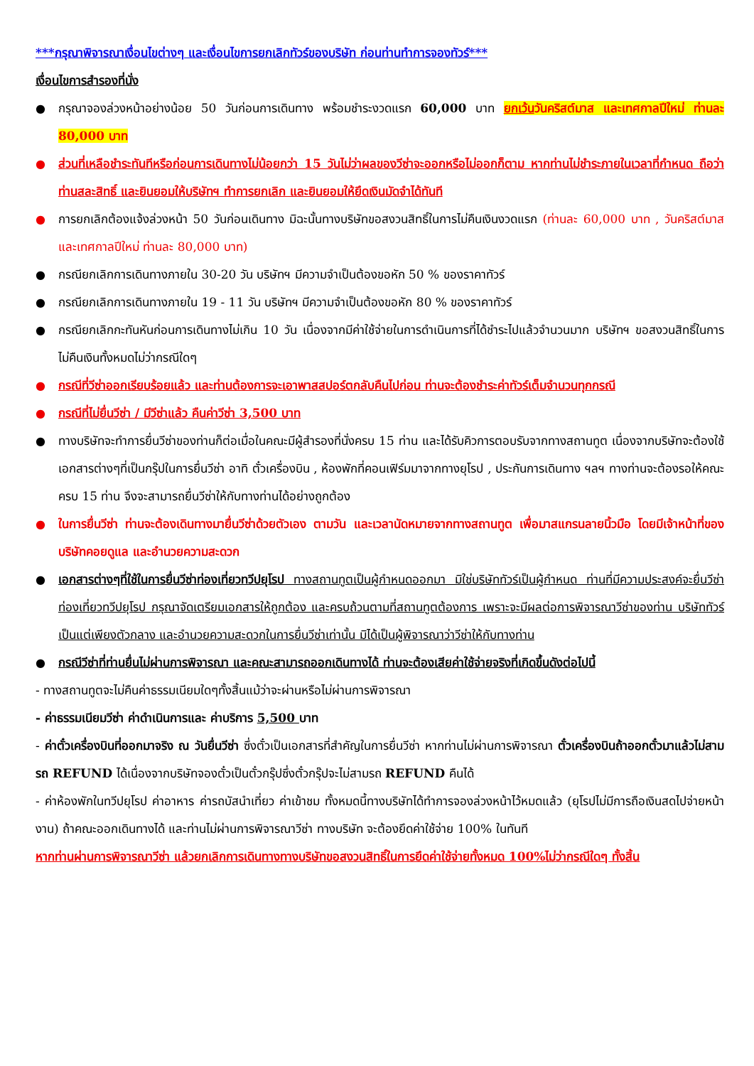***กรุณาพิจารณาเงื่อนไขต่างๆ และเงื่อนไขการยกเลิกทัวร์ของบริษัท ก่อนท่านทำการจองทัวร์***
เงื่อนไขการสำรองที่นั่ง
● กรุณาจองล่วงหน้าอย่างน้อย 50 วันก่อนการเดินทาง พร้อมชำระงวดแรก 60,000 บาท ยกเว้นวันคริสต์มาส และเทศกาลปีใหม่ ท่านละ 80,000 บาท
● ส่วนที่เหลือชำระทันทีหรือก่อนการเดินทางไม่น้อยกว่า 15 วันไม่ว่าผลของวีซ่าจะออกหรือไม่ออกก็ตาม หากท่านไม่ชำระภายในเวลาที่กำหนด ถือว่าท่านสละสิทธิ์ และยินยอมให้บริษัทฯ ทำการยกเลิก และยินยอมให้ยึดเงินมัดจำได้ทันที
● การยกเลิกต้องแจ้งล่วงหน้า 50 วันก่อนเดินทาง มิฉะนั้นทางบริษัทขอสงวนสิทธิ์ในการไม่คืนเงินงวดแรก (ท่านละ 60,000 บาท , วันคริสต์มาส และเทศกาลปีใหม่ ท่านละ 80,000 บาท)
● กรณียกเลิกการเดินทางภายใน 30-20 วัน บริษัทฯ มีความจำเป็นต้องขอหัก 50 % ของราคาทัวร์
● กรณียกเลิกการเดินทางภายใน 19 - 11 วัน บริษัทฯ มีความจำเป็นต้องขอหัก 80 % ของราคาทัวร์
● กรณียกเลิกกะทันหันก่อนการเดินทางไม่เกิน 10 วัน เนื่องจากมีค่าใช้จ่ายในการดำเนินการที่ได้ชำระไปแล้วจำนวนมาก บริษัทฯ ขอสงวนสิทธิ์ในการไม่คืนเงินทั้งหมดไม่ว่ากรณีใดๆ
● กรณีที่วีซ่าออกเรียบร้อยแล้ว และท่านต้องการจะเอาพาสสปอร์ตกลับคืนไปก่อน ท่านจะต้องชำระค่าทัวร์เต็มจำนวนทุกกรณี
● กรณีที่ไม่ยื่นวีซ่า / มีวีซ่าแล้ว คืนค่าวีซ่า 3,500 บาท
● ทางบริษัทจะทำการยื่นวีซ่าของท่านก็ต่อเมื่อในคณะมีผู้สำรองที่นั่งครบ 15 ท่าน และได้รับคิวการตอบรับจากทางสถานทูต เนื่องจากบริษัทจะต้องใช้เอกสารต่างๆที่เป็นกรุ๊ปในการยื่นวีซ่า อาทิ ตั๋วเครื่องบิน , ห้องพักที่คอนเฟิร์มมาจากทางยุโรป , ประกันการเดินทาง ฯลฯ ทางท่านจะต้องรอให้คณะครบ 15 ท่าน จึงจะสามารถยื่นวีซ่าให้กับทางท่านได้อย่างถูกต้อง
● ในการยื่นวีซ่า ท่านจะต้องเดินทางมายื่นวีซ่าด้วยตัวเอง ตามวัน และเวลานัดหมายจากทางสถานทูต เพื่อมาสแกรนลายนิ้วมือ โดยมีเจ้าหน้าที่ของบริษัทคอยดูแล และอำนวยความสะดวก
● เอกสารต่างๆที่ใช้ในการยื่นวีซ่าท่องเที่ยวทวีปยุโรป ทางสถานทูตเป็นผู้กำหนดออกมา มิใช่บริษัททัวร์เป็นผู้กำหนด ท่านที่มีความประสงค์จะยื่นวีซ่าท่องเที่ยวทวีปยุโรป กรุณาจัดเตรียมเอกสารให้ถูกต้อง และครบถ้วนตามที่สถานทูตต้องการ เพราะจะมีผลต่อการพิจารณาวีซ่าของท่าน บริษัททัวร์เป็นแต่เพียงตัวกลาง และอำนวยความสะดวกในการยื่นวีซ่าเท่านั้น มิได้เป็นผู้พิจารณาว่าวีซ่าให้กับทางท่าน
● กรณีวีซ่าที่ท่านยื่นไม่ผ่านการพิจารณา และคณะสามารถออกเดินทางได้ ท่านจะต้องเสียค่าใช้จ่ายจริงที่เกิดขึ้นดังต่อไปนี้
- ทางสถานทูตจะไม่คืนค่าธรรมเนียมใดๆทั้งสิ้นแม้ว่าจะผ่านหรือไม่ผ่านการพิจารณา
- ค่าธรรมเนียมวีซ่า ค่าดำเนินการและ ค่าบริการ 5,500 บาท
- ค่าตั๋วเครื่องบินที่ออกมาจริง ณ วันยื่นวีซ่า ซึ่งตั๋วเป็นเอกสารที่สำคัญในการยื่นวีซ่า หากท่านไม่ผ่านการพิจารณา ตั๋วเครื่องบินถ้าออกตั๋วมาแล้วไม่สามรถ REFUND ได้เนื่องจากบริษัทจองตั๋วเป็นตั๋วกรุ๊ปซึ่งตั๋วกรุ๊ปจะไม่สามรถ REFUND คืนได้
- ค่าห้องพักในทวีปยุโรป ค่าอาหาร ค่ารถบัสนำเที่ยว ค่าเข้าชม ทั้งหมดนี้ทางบริษัทได้ทำการจองล่วงหน้าไว้หมดแล้ว (ยุโรปไม่มีการถือเงินสดไปจ่ายหน้างาน) ถ้าคณะออกเดินทางได้ และท่านไม่ผ่านการพิจารณาวีซ่า ทางบริษัท จะต้องยึดค่าใช้จ่าย 100% ในทันที
หากท่านผ่านการพิจารณาวีซ่า แล้วยกเลิกการเดินทางทางบริษัทขอสงวนสิทธิ์ในการยึดค่าใช้จ่ายทั้งหมด 100%ไม่ว่ากรณีใดๆ ทั้งสิ้น